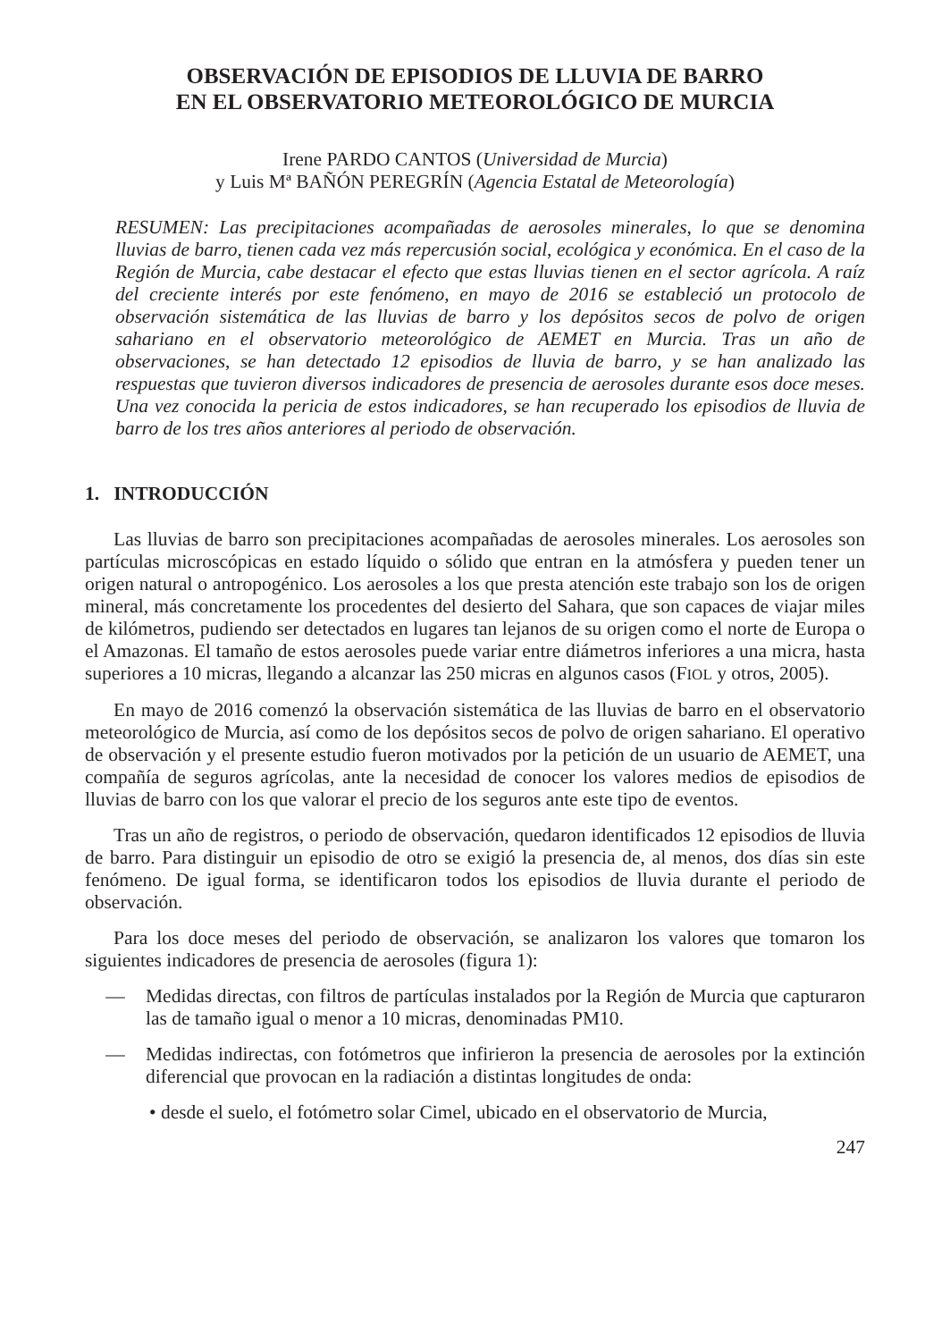OBSERVACIÓN DE EPISODIOS DE LLUVIA DE BARRO
EN EL OBSERVATORIO METEOROLÓGICO DE MURCIA
Irene PARDO CANTOS (Universidad de Murcia)
y Luis Mª BAÑÓN PEREGRÍN (Agencia Estatal de Meteorología)
RESUMEN: Las precipitaciones acompañadas de aerosoles minerales, lo que se denomina lluvias de barro, tienen cada vez más repercusión social, ecológica y económica. En el caso de la Región de Murcia, cabe destacar el efecto que estas lluvias tienen en el sector agrícola. A raíz del creciente interés por este fenómeno, en mayo de 2016 se estableció un protocolo de observación sistemática de las lluvias de barro y los depósitos secos de polvo de origen sahariano en el observatorio meteorológico de AEMET en Murcia. Tras un año de observaciones, se han detectado 12 episodios de lluvia de barro, y se han analizado las respuestas que tuvieron diversos indicadores de presencia de aerosoles durante esos doce meses. Una vez conocida la pericia de estos indicadores, se han recuperado los episodios de lluvia de barro de los tres años anteriores al periodo de observación.
1. INTRODUCCIÓN
Las lluvias de barro son precipitaciones acompañadas de aerosoles minerales. Los aerosoles son partículas microscópicas en estado líquido o sólido que entran en la atmósfera y pueden tener un origen natural o antropogénico. Los aerosoles a los que presta atención este trabajo son los de origen mineral, más concretamente los procedentes del desierto del Sahara, que son capaces de viajar miles de kilómetros, pudiendo ser detectados en lugares tan lejanos de su origen como el norte de Europa o el Amazonas. El tamaño de estos aerosoles puede variar entre diámetros inferiores a una micra, hasta superiores a 10 micras, llegando a alcanzar las 250 micras en algunos casos (FIOL y otros, 2005).
En mayo de 2016 comenzó la observación sistemática de las lluvias de barro en el observatorio meteorológico de Murcia, así como de los depósitos secos de polvo de origen sahariano. El operativo de observación y el presente estudio fueron motivados por la petición de un usuario de AEMET, una compañía de seguros agrícolas, ante la necesidad de conocer los valores medios de episodios de lluvias de barro con los que valorar el precio de los seguros ante este tipo de eventos.
Tras un año de registros, o periodo de observación, quedaron identificados 12 episodios de lluvia de barro. Para distinguir un episodio de otro se exigió la presencia de, al menos, dos días sin este fenómeno. De igual forma, se identificaron todos los episodios de lluvia durante el periodo de observación.
Para los doce meses del periodo de observación, se analizaron los valores que tomaron los siguientes indicadores de presencia de aerosoles (figura 1):
— Medidas directas, con filtros de partículas instalados por la Región de Murcia que capturaron las de tamaño igual o menor a 10 micras, denominadas PM10.
— Medidas indirectas, con fotómetros que infirieron la presencia de aerosoles por la extinción diferencial que provocan en la radiación a distintas longitudes de onda:
• desde el suelo, el fotómetro solar Cimel, ubicado en el observatorio de Murcia,
247